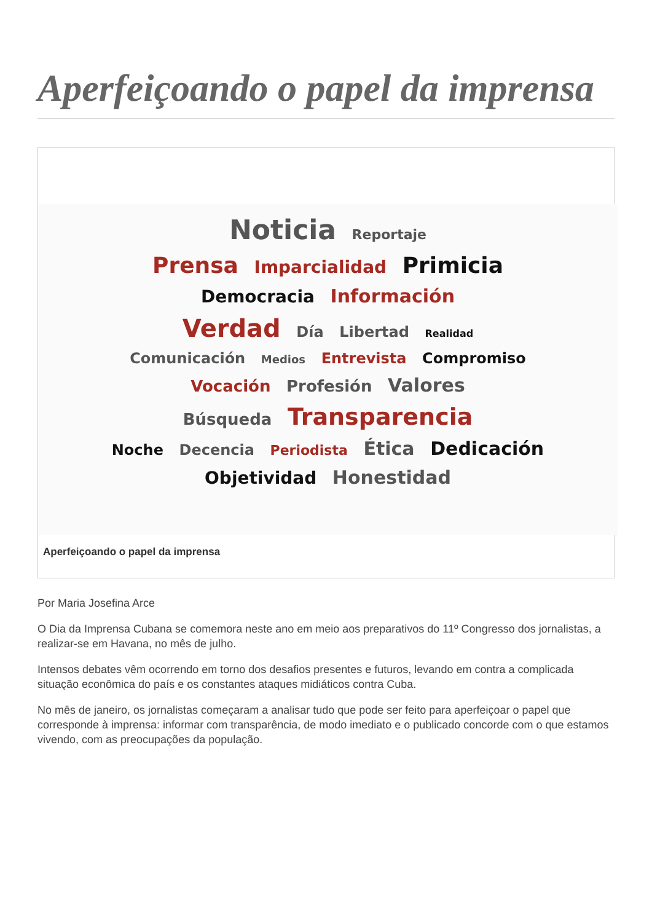Aperfeiçoando o papel da imprensa
Noticia Reportaje
Prensa Imparcialidad Primicia
Democracia Información
Verdad Día Libertad Realidad
Comunicación Medios Entrevista Compromiso
Vocación Profesión Valores
Búsqueda Transparencia
Noche Decencia Periodista Ética Dedicación
Objetividad Honestidad
Aperfeiçoando o papel da imprensa
Por Maria Josefina Arce
O Dia da Imprensa Cubana se comemora neste ano em meio aos preparativos do 11º Congresso dos jornalistas, a realizar-se em Havana, no mês de julho.
Intensos debates vêm ocorrendo em torno dos desafios presentes e futuros, levando em contra a complicada situação econômica do país e os constantes ataques midiáticos contra Cuba.
No mês de janeiro, os jornalistas começaram a analisar tudo que pode ser feito para aperfeiçoar o papel que corresponde à imprensa: informar com transparência, de modo imediato e o publicado concorde com o que estamos vivendo, com as preocupações da população.